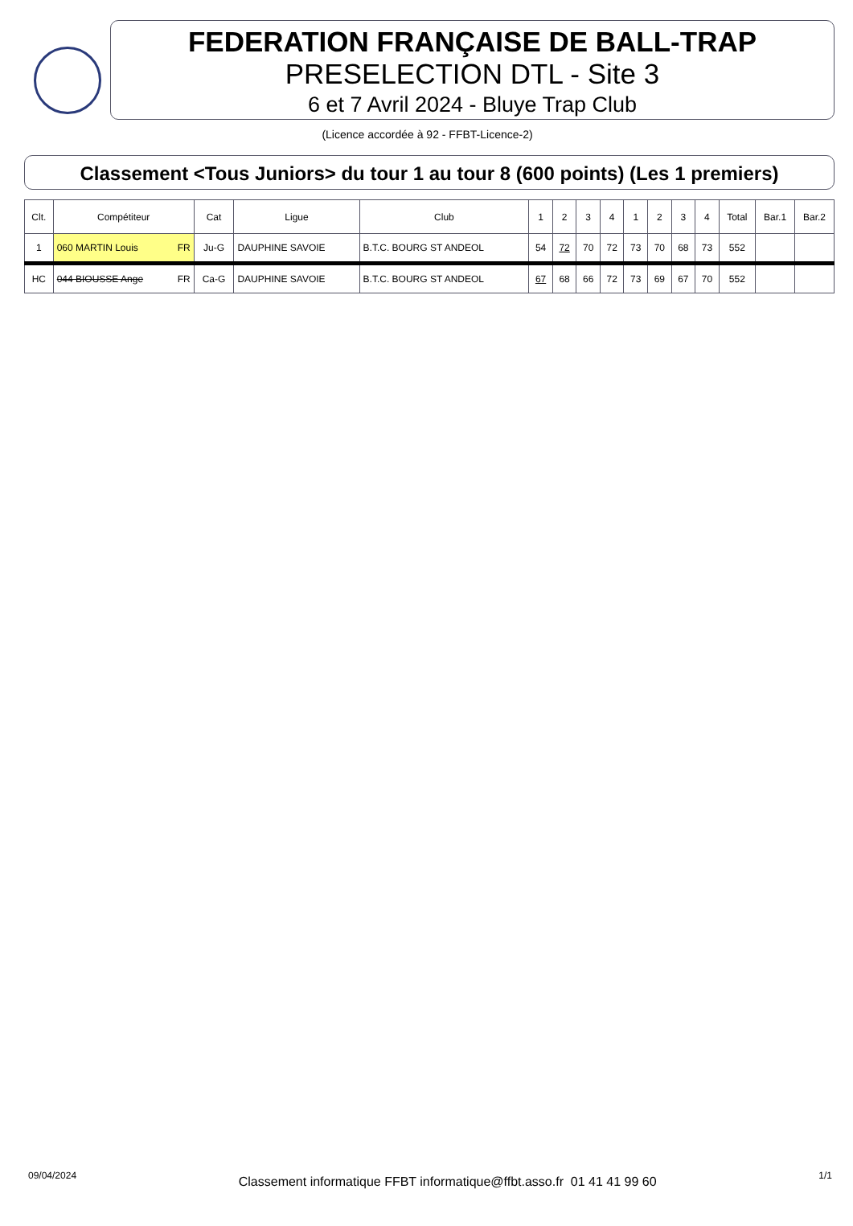FEDERATION FRANÇAISE DE BALL-TRAP
PRESELECTION DTL - Site 3
6 et 7 Avril 2024 - Bluye Trap Club
(Licence accordée à 92 - FFBT-Licence-2)
Classement <Tous Juniors> du tour 1 au tour 8 (600 points) (Les 1 premiers)
| Clt. | Compétiteur | Cat | Ligue | Club | 1 | 2 | 3 | 4 | 1 | 2 | 3 | 4 | Total | Bar.1 | Bar.2 |
| --- | --- | --- | --- | --- | --- | --- | --- | --- | --- | --- | --- | --- | --- | --- | --- |
| 1 | 060 MARTIN Louis FR | Ju-G | DAUPHINE SAVOIE | B.T.C. BOURG ST ANDEOL | 54 | 72 | 70 | 72 | 73 | 70 | 68 | 73 | 552 | | |
| HC | 044 BIOUSSE Ange FR | Ca-G | DAUPHINE SAVOIE | B.T.C. BOURG ST ANDEOL | 67 | 68 | 66 | 72 | 73 | 69 | 67 | 70 | 552 | | |
09/04/2024 Classement informatique FFBT informatique@ffbt.asso.fr 01 41 41 99 60 1/1